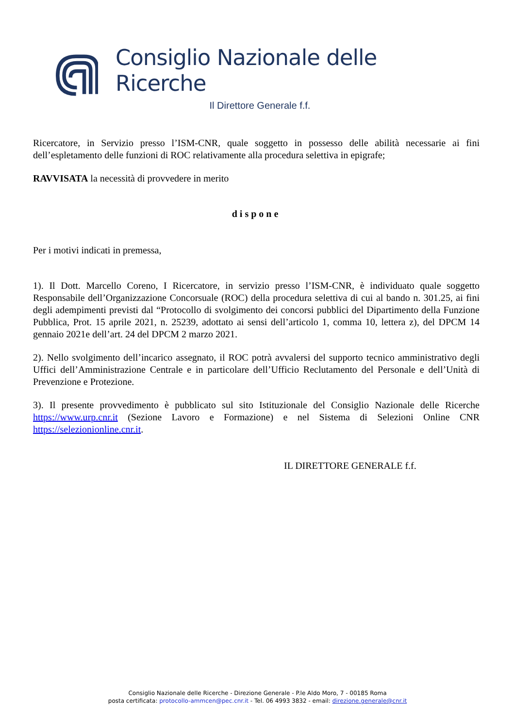Consiglio Nazionale delle Ricerche
Il Direttore Generale f.f.
Ricercatore, in Servizio presso l’ISM-CNR, quale soggetto in possesso delle abilità necessarie ai fini dell’espletamento delle funzioni di ROC relativamente alla procedura selettiva in epigrafe;
RAVVISATA la necessità di provvedere in merito
dispone
Per i motivi indicati in premessa,
1). Il Dott. Marcello Coreno, I Ricercatore, in servizio presso l’ISM-CNR, è individuato quale soggetto Responsabile dell’Organizzazione Concorsuale (ROC) della procedura selettiva di cui al bando n. 301.25, ai fini degli adempimenti previsti dal “Protocollo di svolgimento dei concorsi pubblici del Dipartimento della Funzione Pubblica, Prot. 15 aprile 2021, n. 25239, adottato ai sensi dell’articolo 1, comma 10, lettera z), del DPCM 14 gennaio 2021e dell’art. 24 del DPCM 2 marzo 2021.
2). Nello svolgimento dell’incarico assegnato, il ROC potrà avvalersi del supporto tecnico amministrativo degli Uffici dell’Amministrazione Centrale e in particolare dell’Ufficio Reclutamento del Personale e dell’Unità di Prevenzione e Protezione.
3). Il presente provvedimento è pubblicato sul sito Istituzionale del Consiglio Nazionale delle Ricerche https://www.urp.cnr.it (Sezione Lavoro e Formazione) e nel Sistema di Selezioni Online CNR https://selezionionline.cnr.it.
IL DIRETTORE GENERALE f.f.
Consiglio Nazionale delle Ricerche - Direzione Generale - P.le Aldo Moro, 7 - 00185 Roma
posta certificata: protocollo-ammcen@pec.cnr.it - Tel. 06 4993 3832 - email: direzione.generale@cnr.it